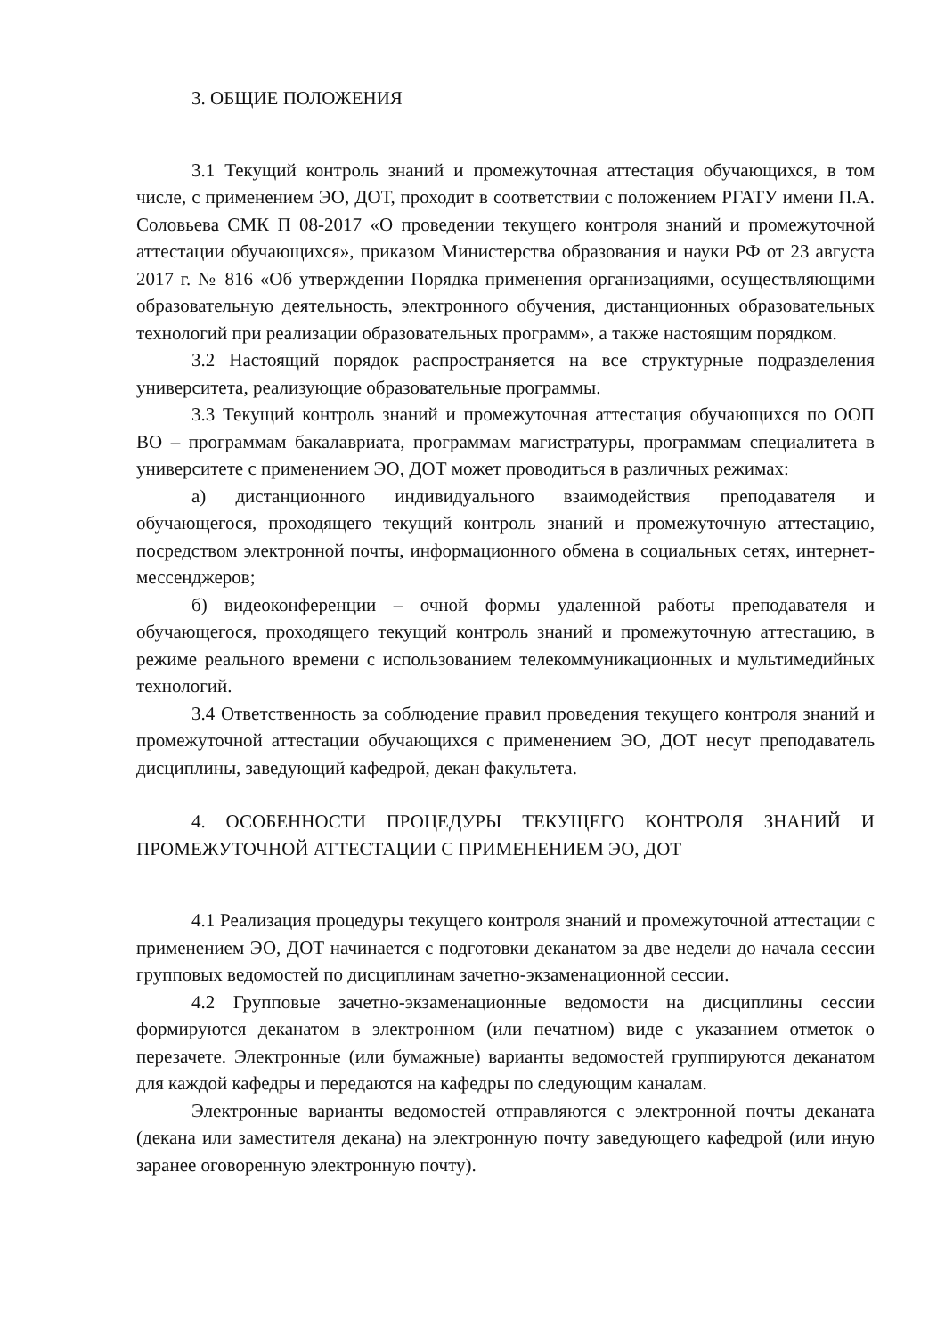3. ОБЩИЕ ПОЛОЖЕНИЯ
3.1 Текущий контроль знаний и промежуточная аттестация обучающихся, в том числе, с применением ЭО, ДОТ, проходит в соответствии с положением РГАТУ имени П.А. Соловьева СМК П 08-2017 «О проведении текущего контроля знаний и промежуточной аттестации обучающихся», приказом Министерства образования и науки РФ от 23 августа 2017 г. № 816 «Об утверждении Порядка применения организациями, осуществляющими образовательную деятельность, электронного обучения, дистанционных образовательных технологий при реализации образовательных программ», а также настоящим порядком.
3.2 Настоящий порядок распространяется на все структурные подразделения университета, реализующие образовательные программы.
3.3 Текущий контроль знаний и промежуточная аттестация обучающихся по ООП ВО – программам бакалавриата, программам магистратуры, программам специалитета в университете с применением ЭО, ДОТ может проводиться в различных режимах:
а) дистанционного индивидуального взаимодействия преподавателя и обучающегося, проходящего текущий контроль знаний и промежуточную аттестацию, посредством электронной почты, информационного обмена в социальных сетях, интернет-мессенджеров;
б) видеоконференции – очной формы удаленной работы преподавателя и обучающегося, проходящего текущий контроль знаний и промежуточную аттестацию, в режиме реального времени с использованием телекоммуникационных и мультимедийных технологий.
3.4 Ответственность за соблюдение правил проведения текущего контроля знаний и промежуточной аттестации обучающихся с применением ЭО, ДОТ несут преподаватель дисциплины, заведующий кафедрой, декан факультета.
4. ОСОБЕННОСТИ ПРОЦЕДУРЫ ТЕКУЩЕГО КОНТРОЛЯ ЗНАНИЙ И ПРОМЕЖУТОЧНОЙ АТТЕСТАЦИИ С ПРИМЕНЕНИЕМ ЭО, ДОТ
4.1 Реализация процедуры текущего контроля знаний и промежуточной аттестации с применением ЭО, ДОТ начинается с подготовки деканатом за две недели до начала сессии групповых ведомостей по дисциплинам зачетно-экзаменационной сессии.
4.2 Групповые зачетно-экзаменационные ведомости на дисциплины сессии формируются деканатом в электронном (или печатном) виде с указанием отметок о перезачете. Электронные (или бумажные) варианты ведомостей группируются деканатом для каждой кафедры и передаются на кафедры по следующим каналам.
Электронные варианты ведомостей отправляются с электронной почты деканата (декана или заместителя декана) на электронную почту заведующего кафедрой (или иную заранее оговоренную электронную почту).